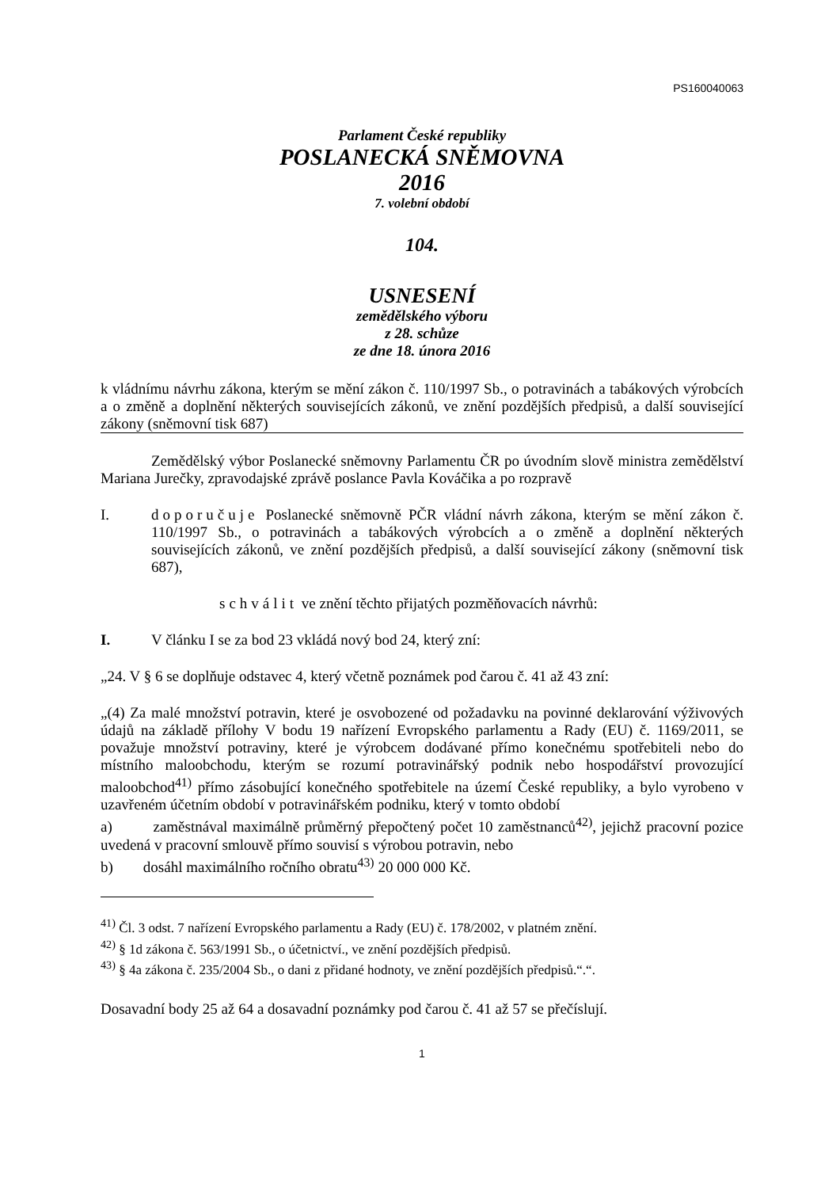PS160040063
Parlament České republiky
POSLANECKÁ SNĚMOVNA
2016
7. volební období
104.
USNESENÍ
zemědělského výboru
z 28. schůze
ze dne 18. února 2016
k vládnímu návrhu zákona, kterým se mění zákon č. 110/1997 Sb., o potravinách a tabákových výrobcích a o změně a doplnění některých souvisejících zákonů, ve znění pozdějších předpisů, a další související zákony (sněmovní tisk 687)
Zemědělský výbor Poslanecké sněmovny Parlamentu ČR po úvodním slově ministra zemědělství Mariana Jurečky, zpravodajské zprávě poslance Pavla Kováčika a po rozpravě
I. doporučuje Poslanecké sněmovně PČR vládní návrh zákona, kterým se mění zákon č. 110/1997 Sb., o potravinách a tabákových výrobcích a o změně a doplnění některých souvisejících zákonů, ve znění pozdějších předpisů, a další související zákony (sněmovní tisk 687),
schválit ve znění těchto přijatých pozměňovacích návrhů:
I. V článku I se za bod 23 vkládá nový bod 24, který zní:
„24. V § 6 se doplňuje odstavec 4, který včetně poznámek pod čarou č. 41 až 43 zní:
„(4) Za malé množství potravin, které je osvobozené od požadavku na povinné deklarování výživových údajů na základě přílohy V bodu 19 nařízení Evropského parlamentu a Rady (EU) č. 1169/2011, se považuje množství potraviny, které je výrobcem dodávané přímo konečnému spotřebiteli nebo do místního maloobchodu, kterým se rozumí potravinářský podnik nebo hospodářství provozující maloobchod<sup>41)</sup> přímo zásobující konečného spotřebitele na území České republiky, a bylo vyrobeno v uzavřeném účetním období v potravinářském podniku, který v tomto období
a) zaměstnával maximálně průměrný přepočtený počet 10 zaměstnanců<sup>42)</sup>, jejichž pracovní pozice uvedená v pracovní smlouvě přímo souvisí s výrobou potravin, nebo
b) dosáhl maximálního ročního obratu<sup>43)</sup> 20 000 000 Kč.
<sup>41)</sup> Čl. 3 odst. 7 nařízení Evropského parlamentu a Rady (EU) č. 178/2002, v platném znění.
<sup>42)</sup> § 1d zákona č. 563/1991 Sb., o účetnictví., ve znění pozdějších předpisů.
<sup>43)</sup> § 4a zákona č. 235/2004 Sb., o dani z přidané hodnoty, ve znění pozdějších předpisů.“.“.
Dosavadní body 25 až 64 a dosavadní poznámky pod čarou č. 41 až 57 se přečíslují.
1